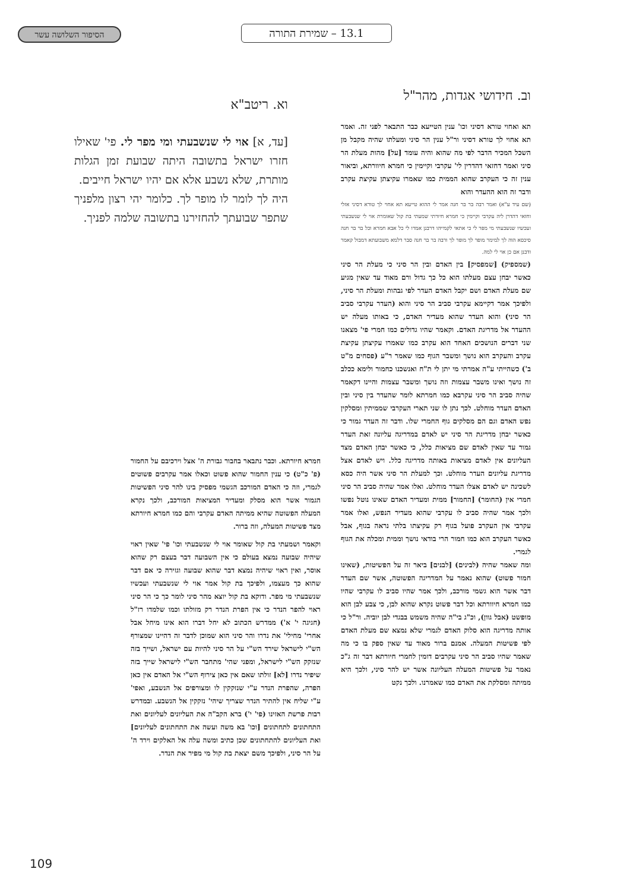הסיפור השלושה עשר 13.1 – שמירת התורה
וב. חידושי אגדות, מהר"ל
תא ואחוי טורא דסיני וכו' ענין הטייעא כבר התבאר לפני זה. ואמר תא אחוי לך טורא דסיני ור"ל ענין הר סיני ומעלתו שהיה מקבל מן השכל המכיר הדבר לפי מה שהוא והיה עומד [על] מהות מעלת הר סיני ואמר דחזאי דהדרין לי' עקרבי וקיימין כי חמרא חיוורתא, וביאור ענין זה כי העקרב שהוא הממית כמו שאמרו עקיצתן עקיצת עקרב ודבר זה הוא ההעדר והוא
(שם עיד ע"א) ואמר רבה בר בר חנה אמר לי ההוא טייעא תא אחוי לך טורא דסיני אזלי וחזאי דהדרן ליה עקרבי וקיימין כי חמרא חיורתי שמעתי בת קול שאומרת אוי לי שנשבעתי ועכשיו שנשבעתי מי מפר לי כי אתאי לקמייהו דרבנן אמרו לי כל אבא חמרא וכל בר בר חנה סיכסא הוה לך למימר מופר לך מופר לך ורבה בר בר חנה סבר דלמא משבועתא דמבול קאמר ודבנן אם כן אוי לי למה.
(שמספיק) [שמפסיק] בין האדם ובין הר סיני כי מעלת הר סיני כאשר יבחן עצם מעלתו הוא כל כך גדול ורם מאוד עד שאין מגיע שם מעלת האדם ושם יקבל האדם העדר לפי גבהות ומעלת הר סיני, ולפיכך אמר דקיימא עקרבי סביב הר סיני והוא (העדר עקרבי סביב הר סיני) והוא העדר שהוא מעדיר האדם, כי באותו מעלה יש ההעדר אל מדריגת האדם. וקאמר שהיו גדולים כמו חמרי פי' מצאנו שני דברים הנושכים האחד הוא עקרב כמו שאמרו עקיצתן עקיצת עקרב והעקרב הוא נושך ומשבר הגוף כמו שאמר ר"ע (פסחים מ"ט ב') כשהייתי ע"ה אמרתי מי יתן לי ת"ח ואנשכנו כחמור ולימא ככלב זה נושך ואינו משבר עצמות וזה נושך ומשבר עצמות והיינו דקאמר שהיה סביב הר סיני עקרבא כמו חמרתא לומר שהעדר בין סיני ובין האדם העדר מוחלט. לכך נתן לו שני תארי העקרבי שממיתין ומסלקין נפש האדם וגם הם מסלקים גוף החמרי שלו. ודבר זה העדר גמור כי כאשר יבחן מדריגת הר סיני יש לאדם במדריגה עליונה זאת העדר גמור עד שאין לאדם שם מציאות כלל, כי כאשר יבחן האדם מצד העליונים אין לאדם מציאות באותה מדריגה כלל. ויש לאדם אצל מדריגת עליונים העדר מוחלט. וכך למעלת הר סיני אשר היה כסא לשכינה יש לאדם אצלו העדר מוחלט. ואלו אמר שהיה סביב הר סיני חמרי אין (החומר) [החמור] ממית ומעדיר האדם שאינו נוטל נפשו ולכך אמר שהיה סביב לו עקרבי שהוא מעדיר הנפש, ואלו אמר עקרבי אין העקרב פועל בגוף רק עקיצתו בלתי נראה בגוף, אבל כאשר העקרב הוא כמו חמור הרי בודאי נושך וממית ומכלה את הגוף לגמרי.
ומה שאמר שהיה (לבינים) [לבנים] ביאר זה על הפשיטות, (שאינו חמור פשוט) שהוא נאמר על המדריגה הפשוטה, אשר שם העדר דבר אשר הוא גשמי מורכב, ולכך אמר שהיו סביב לו עקרבי שהיו כמו חמרא חיוורתא וכל דבר פשוט נקרא שהוא לבן, כי צבע לבן הוא מופשט (אבל גוון), וכ"ג בי"ה שהיה משמש בבגדי לבן יוביה. ור"ל כי אותה מדריגה הוא סלוק האדם לגמרי שלא נמצא שם מעלת האדם לפי פשיטות המעלה. אמנם ברור מאוד עד שאין ספק בו כי מה שאמר שהיו סביב הר סיני עקרבים דומין לחמרי חיורתא דבר זה ג"כ נאמר על פשיטות המעלה העליונה אשר יש להר סיני, ולכך היא ממיתה ומסלקת את האדם כמו שאמרנו. ולכך נקט
וא. ריטב"א
[עד, א] אוי לי שנשבעתי ומי מפר לי. פי' שאילו חזרו ישראל בתשובה היתה שבועת זמן הגלות מותרת, שלא נשבע אלא אם יהיו ישראל חייבים.
היה לך לומר לו מופר לך. כלומר יהי רצון מלפניך שתפר שבועתך להחזירנו בתשובה שלמה לפניך.
חמרא חיורתא. וכבר נתבאר בחבור גבורת ה' אצל וירכיבם על החמור (פ' כ"ט) כי ענין החמור שהוא פשוט וכאלו אמר עקרבים פשוטים לגמרי, וזה כי האדם המורכב הגשמי מפסיק בינו להר סיני הפשיטות הגמור אשר הוא מסלק ומעדיר המציאות המורכב, ולכך נקרא המעלה הפשוטה שהיא ממיתה האדם עקרבי והם כמו חמרא חיורתא מצד פשיטות המעלה, וזה ברור.
וקאמר ושמעתי בת קול שאומר אוי לי שנשבעתי וכו' פי' שאין ראוי שיהיה שבועה נמצא בעולם כי אין השבועה דבר בעצם רק שהוא אוסר, ואין ראוי שיהיה נמצא דבר שהוא שבועה וגזירה כי אם דבר שהוא כך מעצמו, ולפיכך בת קול אמר אוי לי שנשבעתי ועכשיו שנשבעתי מי מפר. ודוקא בת קול יוצא מהר סיני לומר כך כי הר סיני ראוי להפר הנדר כי אין הפרת הנדר רק מזולתו וכמו שלמדו רז"ל (חגיגה י' א') ממדרש הכתוב לא יחל דברו הוא אינו מיחל אבל אחרי' מחילי' את נדרו והר סיני הוא שמוכן לדבר זה דהיינו שמצורף הש"י לישראל שירד הש"י על הר סיני להיות עם ישראל, ושייך בזה שנזקק הש"י לישראל, ומפני שהי' מתחבר הש"י לישראל שייך בזה שיפיר נדרו [לא] זולתו שאם אין כאן צירוף הש"י אל האדם אין כאן הפרה, שהפרת הנדר ע"י שנזקקין לו ומצורפים אל הנשבע, ואפי' ע"י שליח אין להתיר הנדר שצריך שיהי' נזקקין אל הנשבע. ובמדרש רבות פרשת האזינו (פי' י') ברא הקב"ה את העליונים לעליונים ואת התחתונים לתחתונים [וכו' בא משה ועשה את התחתונים לעליונים] ואת העליונים להתחתונים שכן כתיב ומשה עלה אל האלקים וירד ה' על הר סיני, ולפיכך משם יצאת בת קול מי מפיר את הנדר.
109